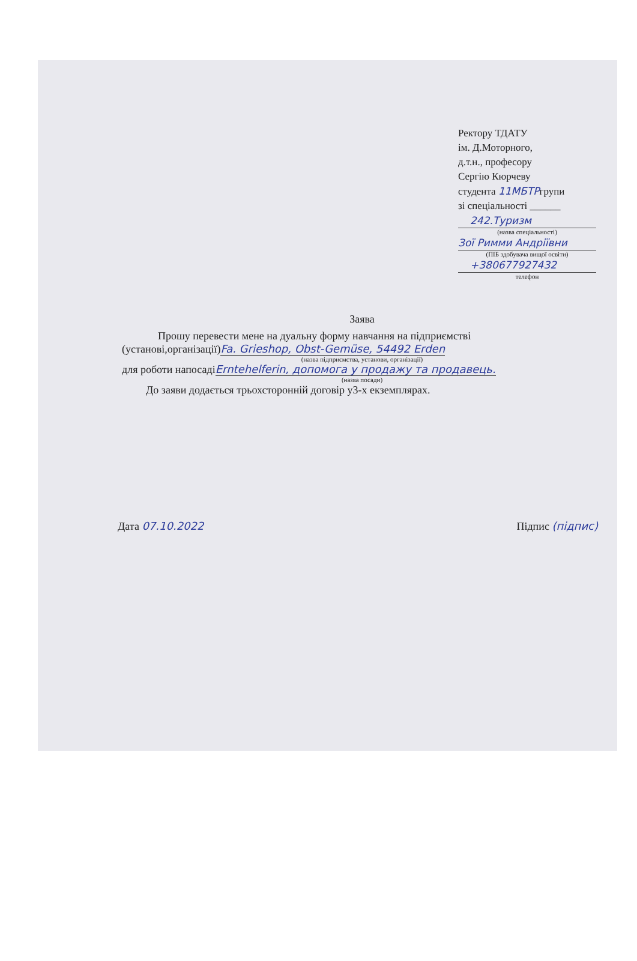Ректору ТДАТУ
ім. Д.Моторного,
д.т.н., професору
Сергію Кюрчеву
студента 11МБТРгрупи
зі спеціальності ______
242.Туризм
(назва спеціальності)
Зої Римми Андріївни
(ПІБ здобувача вищої освіти)
+380677927432
телефон
Заява
Прошу перевести мене на дуальну форму навчання на підприємстві
(установі,організації)Fa. Grieshop, Obst-Gemüse, 54492 Erden
(назва підприємства, установи, організації)
для роботи напосадіErntehelferin, допомога у продажу та продавець.
(назва посади)
До заяви додається трьохсторонній договір у3-х екземплярах.
Дата 07.10.2022 Підпис (підпис)